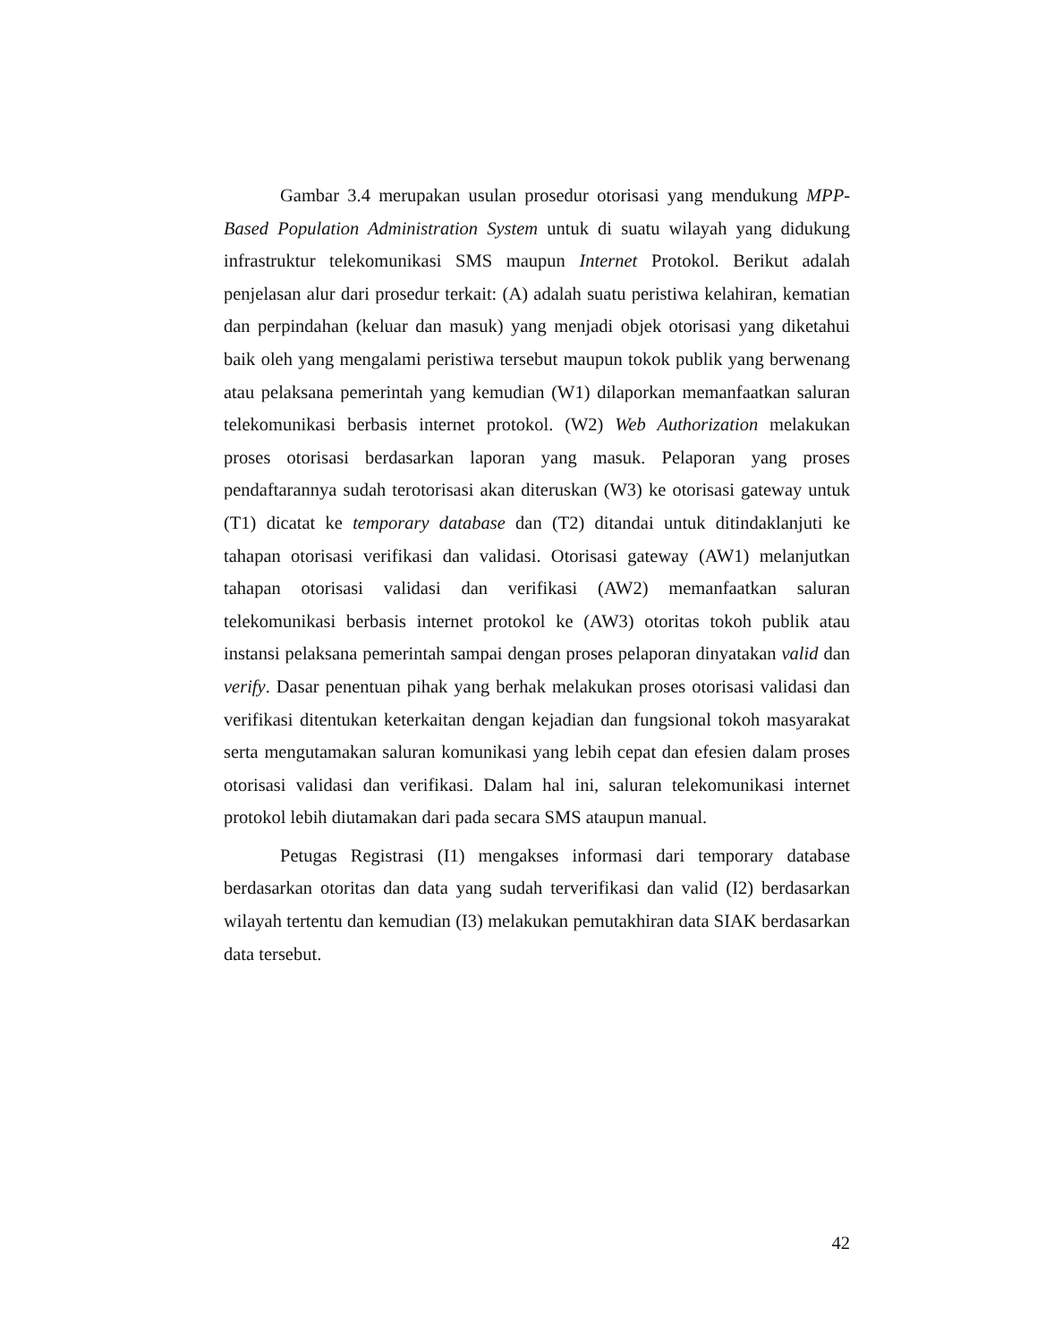Gambar 3.4 merupakan usulan prosedur otorisasi yang mendukung MPP-Based Population Administration System untuk di suatu wilayah yang didukung infrastruktur telekomunikasi SMS maupun Internet Protokol. Berikut adalah penjelasan alur dari prosedur terkait: (A) adalah suatu peristiwa kelahiran, kematian dan perpindahan (keluar dan masuk) yang menjadi objek otorisasi yang diketahui baik oleh yang mengalami peristiwa tersebut maupun tokok publik yang berwenang atau pelaksana pemerintah yang kemudian (W1) dilaporkan memanfaatkan saluran telekomunikasi berbasis internet protokol. (W2) Web Authorization melakukan proses otorisasi berdasarkan laporan yang masuk. Pelaporan yang proses pendaftarannya sudah terotorisasi akan diteruskan (W3) ke otorisasi gateway untuk (T1) dicatat ke temporary database dan (T2) ditandai untuk ditindaklanjuti ke tahapan otorisasi verifikasi dan validasi. Otorisasi gateway (AW1) melanjutkan tahapan otorisasi validasi dan verifikasi (AW2) memanfaatkan saluran telekomunikasi berbasis internet protokol ke (AW3) otoritas tokoh publik atau instansi pelaksana pemerintah sampai dengan proses pelaporan dinyatakan valid dan verify. Dasar penentuan pihak yang berhak melakukan proses otorisasi validasi dan verifikasi ditentukan keterkaitan dengan kejadian dan fungsional tokoh masyarakat serta mengutamakan saluran komunikasi yang lebih cepat dan efesien dalam proses otorisasi validasi dan verifikasi. Dalam hal ini, saluran telekomunikasi internet protokol lebih diutamakan dari pada secara SMS ataupun manual.
Petugas Registrasi (I1) mengakses informasi dari temporary database berdasarkan otoritas dan data yang sudah terverifikasi dan valid (I2) berdasarkan wilayah tertentu dan kemudian (I3) melakukan pemutakhiran data SIAK berdasarkan data tersebut.
42